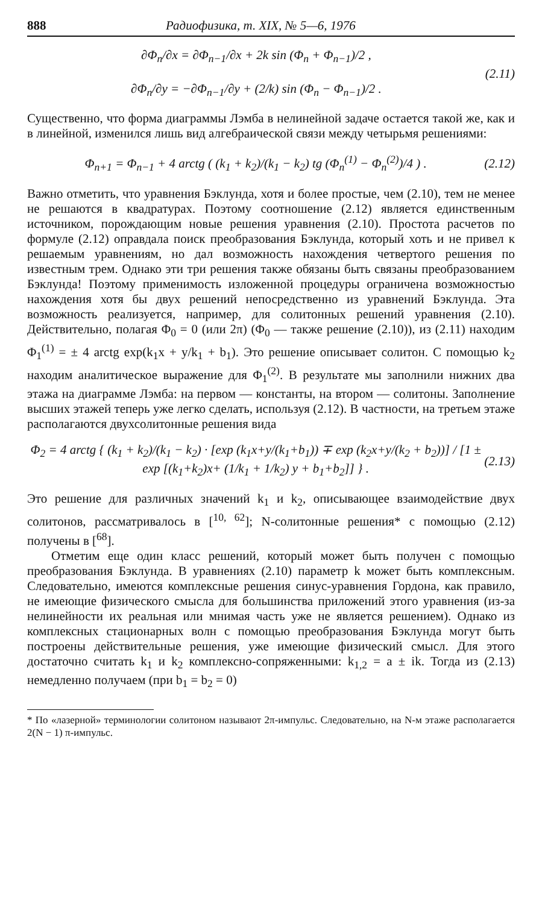888 Радиофизика, т. XIX, № 5—6, 1976
∂Φ<sub>n</sub>/∂x = ∂Φ<sub>n−1</sub>/∂x + 2k sin (Φ<sub>n</sub> + Φ<sub>n−1</sub>)/2 ,
∂Φ<sub>n</sub>/∂y = −∂Φ<sub>n−1</sub>/∂y + (2/k) sin (Φ<sub>n</sub> − Φ<sub>n−1</sub>)/2 .
(2.11)
Существенно, что форма диаграммы Лэмба в нелинейной задаче остается такой же, как и в линейной, изменился лишь вид алгебраической связи между четырьмя решениями:
Φ<sub>n+1</sub> = Φ<sub>n−1</sub> + 4 arctg ( (k<sub>1</sub> + k<sub>2</sub>)/(k<sub>1</sub> − k<sub>2</sub>) tg (Φ<sub>n</sub><sup>(1)</sup> − Φ<sub>n</sub><sup>(2)</sup>)/4 ) .
(2.12)
Важно отметить, что уравнения Бэклунда, хотя и более простые, чем (2.10), тем не менее не решаются в квадратурах. Поэтому соотношение (2.12) является единственным источником, порождающим новые решения уравнения (2.10). Простота расчетов по формуле (2.12) оправдала поиск преобразования Бэклунда, который хоть и не привел к решаемым уравнениям, но дал возможность нахождения четвертого решения по известным трем. Однако эти три решения также обязаны быть связаны преобразованием Бэклунда! Поэтому применимость изложенной процедуры ограничена возможностью нахождения хотя бы двух решений непосредственно из уравнений Бэклунда. Эта возможность реализуется, например, для солитонных решений уравнения (2.10). Действительно, полагая Φ<sub>0</sub> = 0 (или 2π) (Φ<sub>0</sub> — также решение (2.10)), из (2.11) находим Φ<sub>1</sub><sup>(1)</sup> = ± 4 arctg exp(k<sub>1</sub>x + y/k<sub>1</sub> + b<sub>1</sub>). Это решение описывает солитон. С помощью k<sub>2</sub> находим аналитическое выражение для Φ<sub>1</sub><sup>(2)</sup>. В результате мы заполнили нижних два этажа на диаграмме Лэмба: на первом — константы, на втором — солитоны. Заполнение высших этажей теперь уже легко сделать, используя (2.12). В частности, на третьем этаже располагаются двухсолитонные решения вида
Φ<sub>2</sub> = 4 arctg { (k<sub>1</sub> + k<sub>2</sub>)/(k<sub>1</sub> − k<sub>2</sub>) · [exp (k<sub>1</sub>x+y/(k<sub>1</sub>+b<sub>1</sub>)) ∓ exp (k<sub>2</sub>x+y/(k<sub>2</sub> + b<sub>2</sub>))] / [1 ± exp [(k<sub>1</sub>+k<sub>2</sub>)x+ (1/k<sub>1</sub> + 1/k<sub>2</sub>) y + b<sub>1</sub>+b<sub>2</sub>]] } .
(2.13)
Это решение для различных значений k<sub>1</sub> и k<sub>2</sub>, описывающее взаимодействие двух солитонов, рассматривалось в [<sup>10, 62</sup>]; N-солитонные решения* с помощью (2.12) получены в [<sup>68</sup>].
Отметим еще один класс решений, который может быть получен с помощью преобразования Бэклунда. В уравнениях (2.10) параметр k может быть комплексным. Следовательно, имеются комплексные решения синус-уравнения Гордона, как правило, не имеющие физического смысла для большинства приложений этого уравнения (из-за нелинейности их реальная или мнимая часть уже не является решением). Однако из комплексных стационарных волн с помощью преобразования Бэклунда могут быть построены действительные решения, уже имеющие физический смысл. Для этого достаточно считать k<sub>1</sub> и k<sub>2</sub> комплексно-сопряженными: k<sub>1,2</sub> = a ± ik. Тогда из (2.13) немедленно получаем (при b<sub>1</sub> = b<sub>2</sub> = 0)
* По «лазерной» терминологии солитоном называют 2π-импульс. Следовательно, на N-м этаже располагается 2(N − 1) π-импульс.